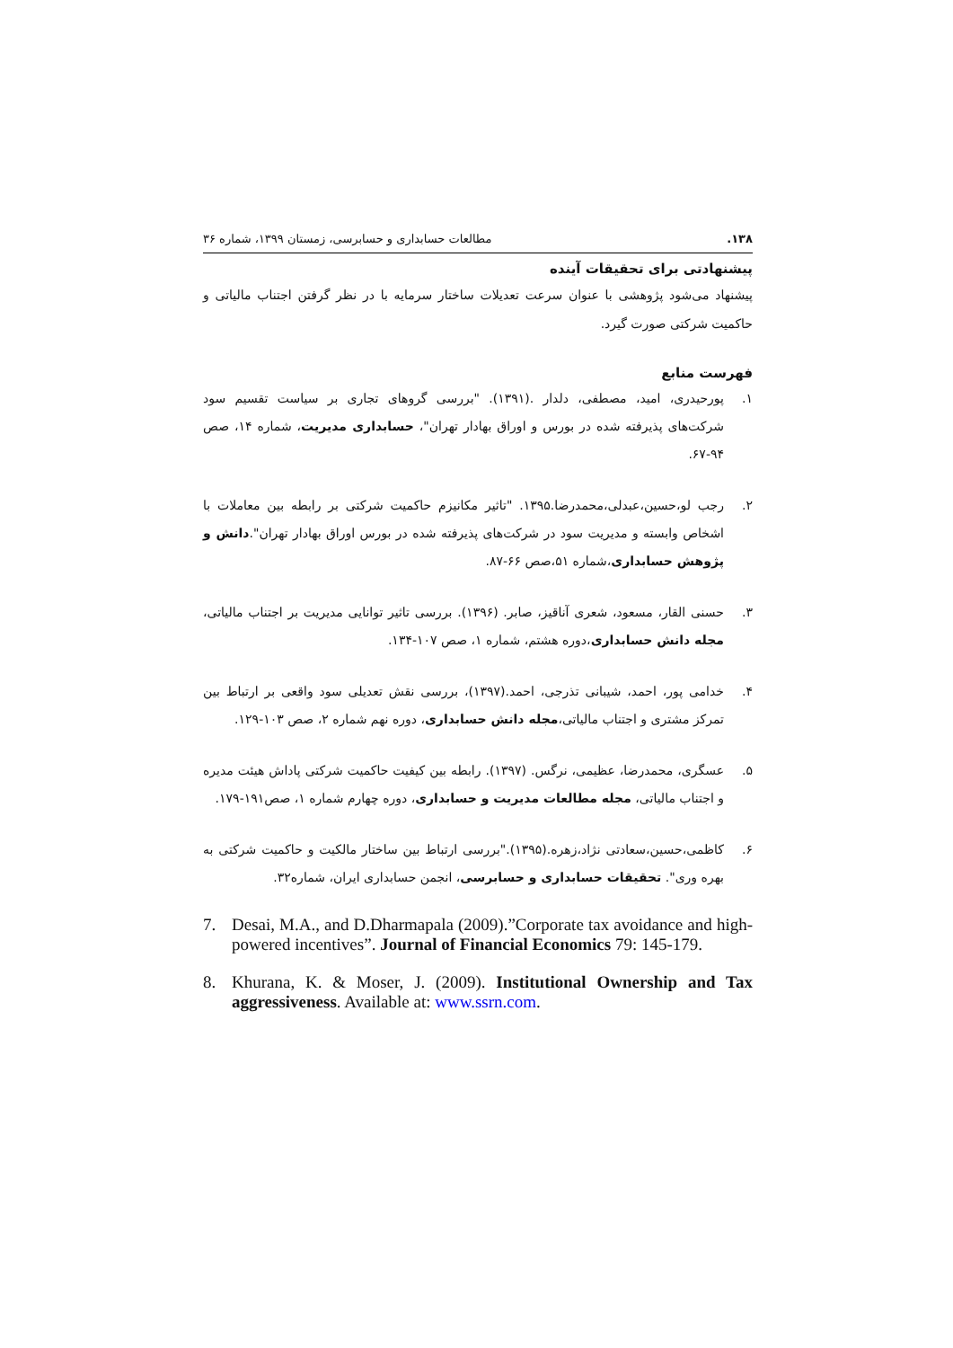۱۳۸. مطالعات حسابداری و حسابرسی، زمستان ۱۳۹۹، شماره ۳۶
پیشنهادتی برای تحقیقات آینده
پیشنهاد می‌شود پژوهشی با عنوان سرعت تعدیلات ساختار سرمایه با در نظر گرفتن اجتناب مالیاتی و حاکمیت شرکتی صورت گیرد.
فهرست منابع
۱. پورحیدری، امید، مصطفی، دلدار .(۱۳۹۱). "بررسی گروهای تجاری بر سیاست تقسیم سود شرکت‌های پذیرفته شده در بورس و اوراق بهادار تهران"، حسابداری مدیریت، شماره ۱۴، صص ۹۴-۶۷.
۲. رجب لو،حسین،عبدلی،محمدرضا.۱۳۹۵. "تاثیر مکانیزم حاکمیت شرکتی بر رابطه بین معاملات با اشخاص وابسته و مدیریت سود در شرکت‌های پذیرفته شده در بورس اوراق بهادار تهران".دانش و پژوهش حسابداری،شماره ۵۱،صص ۶۶-۸۷.
۳. حسنی القار، مسعود، شعری آناقیز، صابر. (۱۳۹۶). بررسی تاثیر توانایی مدیریت بر اجتناب مالیاتی، مجله دانش حسابداری،دوره هشتم، شماره ۱، صص ۱۰۷-۱۳۴.
۴. خدامی پور، احمد، شیبانی تذرجی، احمد.(۱۳۹۷)، بررسی نقش تعدیلی سود واقعی بر ارتباط بین تمرکز مشتری و اجتناب مالیاتی،مجله دانش حسابداری، دوره نهم شماره ۲، صص ۱۰۳-۱۲۹.
۵. عسگری، محمدرضا، عظیمی، نرگس. (۱۳۹۷). رابطه بین کیفیت حاکمیت شرکتی پاداش هیئت مدیره و اجتناب مالیاتی، مجله مطالعات مدیریت و حسابداری، دوره چهارم شماره ۱، صص۱۹۱-۱۷۹.
۶. کاظمی،حسین،سعادتی نژاد،زهره.(۱۳۹۵)."بررسی ارتباط بین ساختار مالکیت و حاکمیت شرکتی به بهره وری". تحقیقات حسابداری و حسابرسی، انجمن حسابداری ایران، شماره۳۲.
7. Desai, M.A., and D.Dharmapala (2009).”Corporate tax avoidance and high-powered incentives”. Journal of Financial Economics 79: 145-179.
8. Khurana, K. & Moser, J. (2009). Institutional Ownership and Tax aggressiveness. Available at: www.ssrn.com.